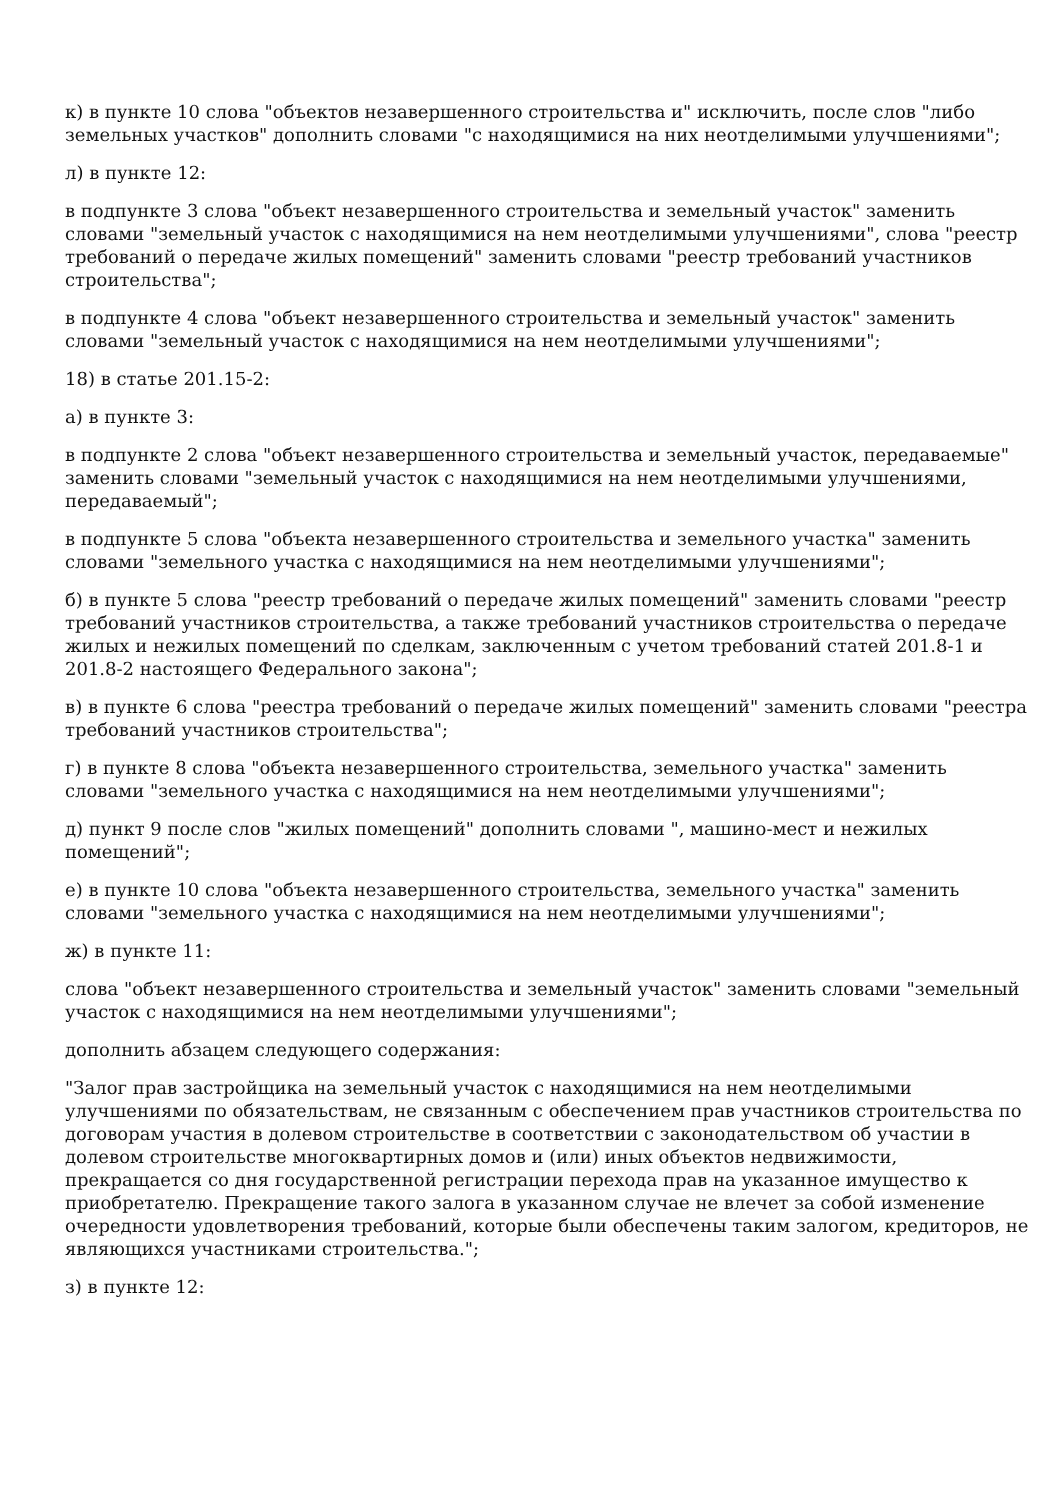к) в пункте 10 слова "объектов незавершенного строительства и" исключить, после слов "либо земельных участков" дополнить словами "с находящимися на них неотделимыми улучшениями";
л) в пункте 12:
в подпункте 3 слова "объект незавершенного строительства и земельный участок" заменить словами "земельный участок с находящимися на нем неотделимыми улучшениями", слова "реестр требований о передаче жилых помещений" заменить словами "реестр требований участников строительства";
в подпункте 4 слова "объект незавершенного строительства и земельный участок" заменить словами "земельный участок с находящимися на нем неотделимыми улучшениями";
18) в статье 201.15-2:
а) в пункте 3:
в подпункте 2 слова "объект незавершенного строительства и земельный участок, передаваемые" заменить словами "земельный участок с находящимися на нем неотделимыми улучшениями, передаваемый";
в подпункте 5 слова "объекта незавершенного строительства и земельного участка" заменить словами "земельного участка с находящимися на нем неотделимыми улучшениями";
б) в пункте 5 слова "реестр требований о передаче жилых помещений" заменить словами "реестр требований участников строительства, а также требований участников строительства о передаче жилых и нежилых помещений по сделкам, заключенным с учетом требований статей 201.8-1 и 201.8-2 настоящего Федерального закона";
в) в пункте 6 слова "реестра требований о передаче жилых помещений" заменить словами "реестра требований участников строительства";
г) в пункте 8 слова "объекта незавершенного строительства, земельного участка" заменить словами "земельного участка с находящимися на нем неотделимыми улучшениями";
д) пункт 9 после слов "жилых помещений" дополнить словами ", машино-мест и нежилых помещений";
е) в пункте 10 слова "объекта незавершенного строительства, земельного участка" заменить словами "земельного участка с находящимися на нем неотделимыми улучшениями";
ж) в пункте 11:
слова "объект незавершенного строительства и земельный участок" заменить словами "земельный участок с находящимися на нем неотделимыми улучшениями";
дополнить абзацем следующего содержания:
"Залог прав застройщика на земельный участок с находящимися на нем неотделимыми улучшениями по обязательствам, не связанным с обеспечением прав участников строительства по договорам участия в долевом строительстве в соответствии с законодательством об участии в долевом строительстве многоквартирных домов и (или) иных объектов недвижимости, прекращается со дня государственной регистрации перехода прав на указанное имущество к приобретателю. Прекращение такого залога в указанном случае не влечет за собой изменение очередности удовлетворения требований, которые были обеспечены таким залогом, кредиторов, не являющихся участниками строительства.";
з) в пункте 12: